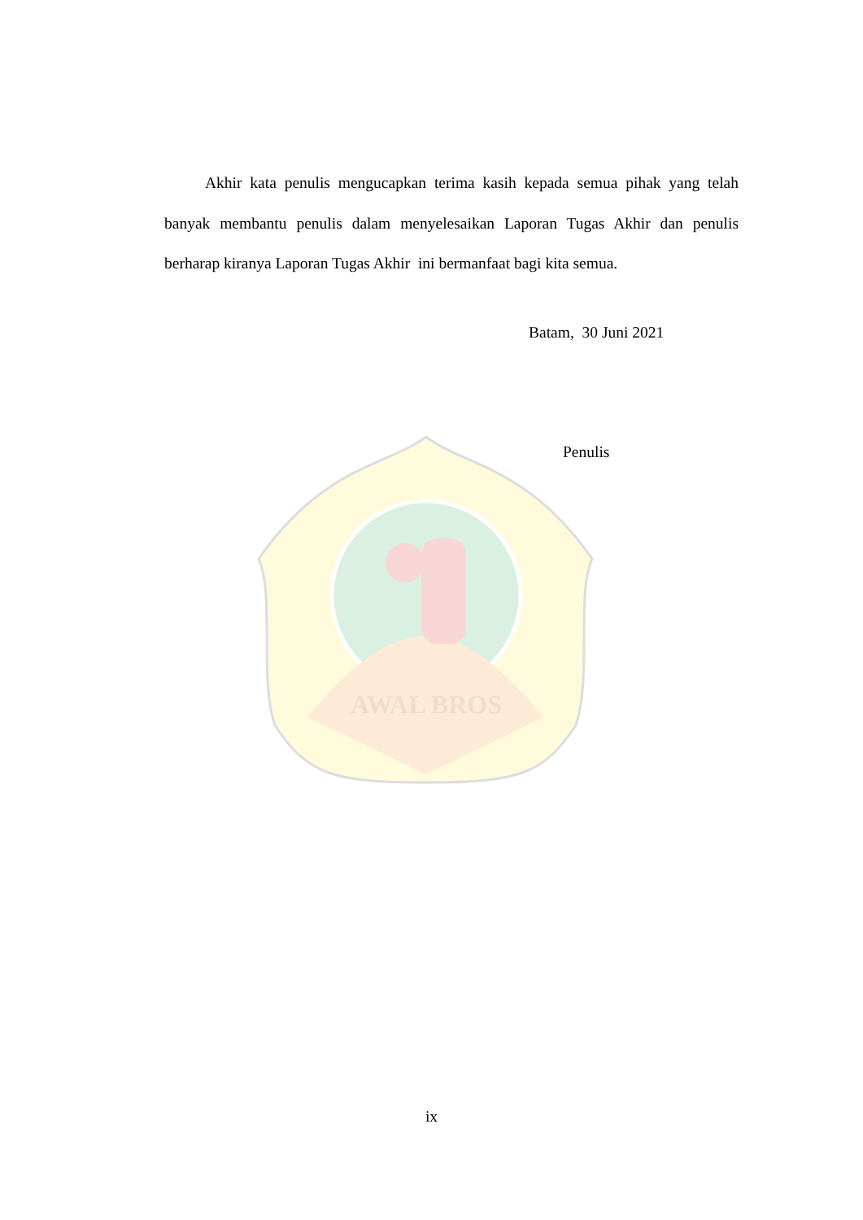AWAL BROS
Akhir kata penulis mengucapkan terima kasih kepada semua pihak yang telah banyak membantu penulis dalam menyelesaikan Laporan Tugas Akhir dan penulis berharap kiranya Laporan Tugas Akhir ini bermanfaat bagi kita semua.
Batam, 30 Juni 2021
Penulis
ix